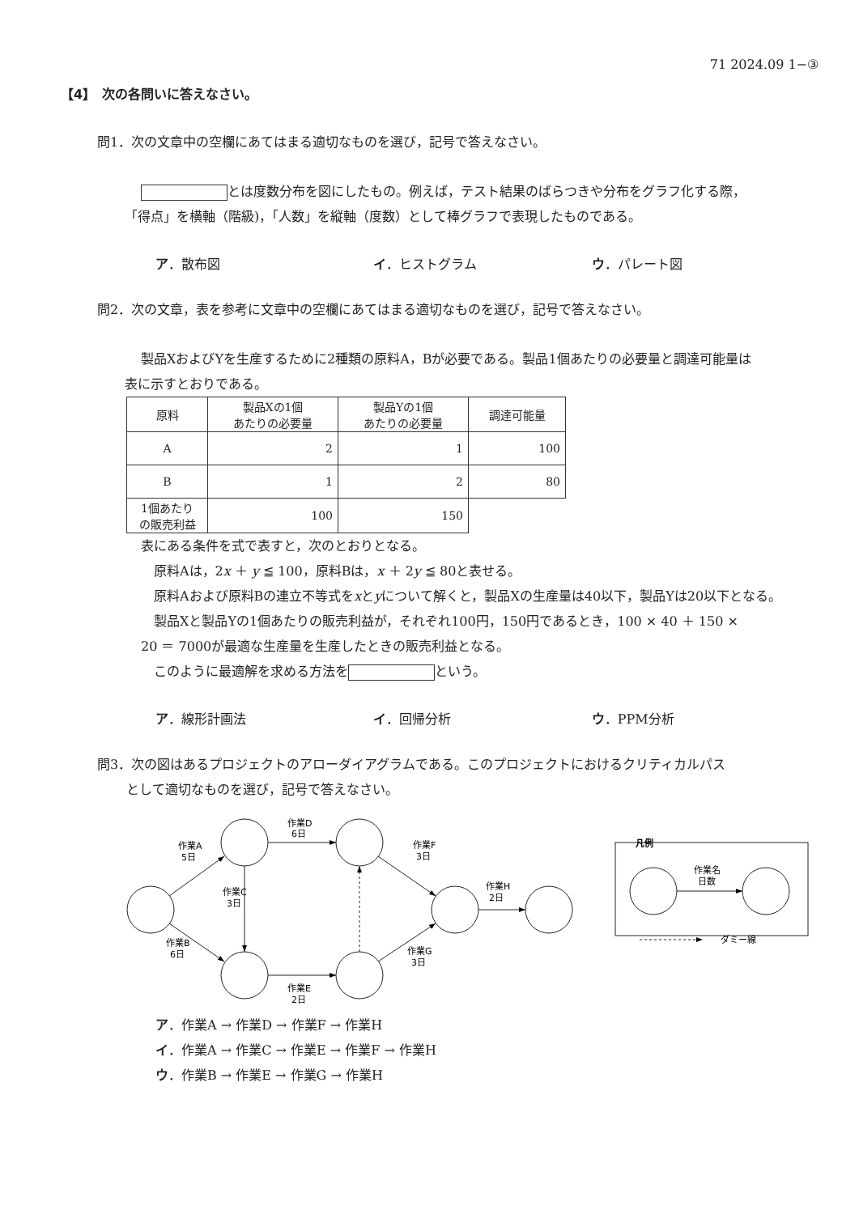71 2024.09 1−③
【4】　次の各問いに答えなさい。
問1．次の文章中の空欄にあてはまる適切なものを選び，記号で答えなさい。
とは度数分布を図にしたもの。例えば，テスト結果のばらつきや分布をグラフ化する際，
「得点」を横軸（階級)，「人数」を縦軸（度数）として棒グラフで表現したものである。
ア．散布図 イ．ヒストグラム ウ．パレート図
問2．次の文章，表を参考に文章中の空欄にあてはまる適切なものを選び，記号で答えなさい。
製品XおよびYを生産するために2種類の原料A，Bが必要である。製品1個あたりの必要量と調達可能量は
表に示すとおりである。
| 原料 | 製品Xの1個 あたりの必要量 | 製品Yの1個 あたりの必要量 | 調達可能量 |
| --- | --- | --- | --- |
| A | 2 | 1 | 100 |
| B | 1 | 2 | 80 |
| 1個あたり の販売利益 | 100 | 150 | |
表にある条件を式で表すと，次のとおりとなる。
　原料Aは，2x ＋ y ≦ 100，原料Bは，x ＋ 2y ≦ 80と表せる。
　原料Aおよび原料Bの連立不等式をxとyについて解くと，製品Xの生産量は40以下，製品Yは20以下となる。
　製品Xと製品Yの1個あたりの販売利益が，それぞれ100円，150円であるとき，100 × 40 ＋ 150 ×
20 ＝ 7000が最適な生産量を生産したときの販売利益となる。
　このように最適解を求める方法を という。
ア．線形計画法 イ．回帰分析 ウ．PPM分析
問3．次の図はあるプロジェクトのアローダイアグラムである。このプロジェクトにおけるクリティカルパス
として適切なものを選び，記号で答えなさい。
作業A
5日
作業B
6日
作業D
6日
作業C
3日
作業E
2日
作業F
3日
作業G
3日
作業H
2日
凡例
作業名
日数
ダミー線
ア．作業A → 作業D → 作業F → 作業H
イ．作業A → 作業C → 作業E → 作業F → 作業H
ウ．作業B → 作業E → 作業G → 作業H